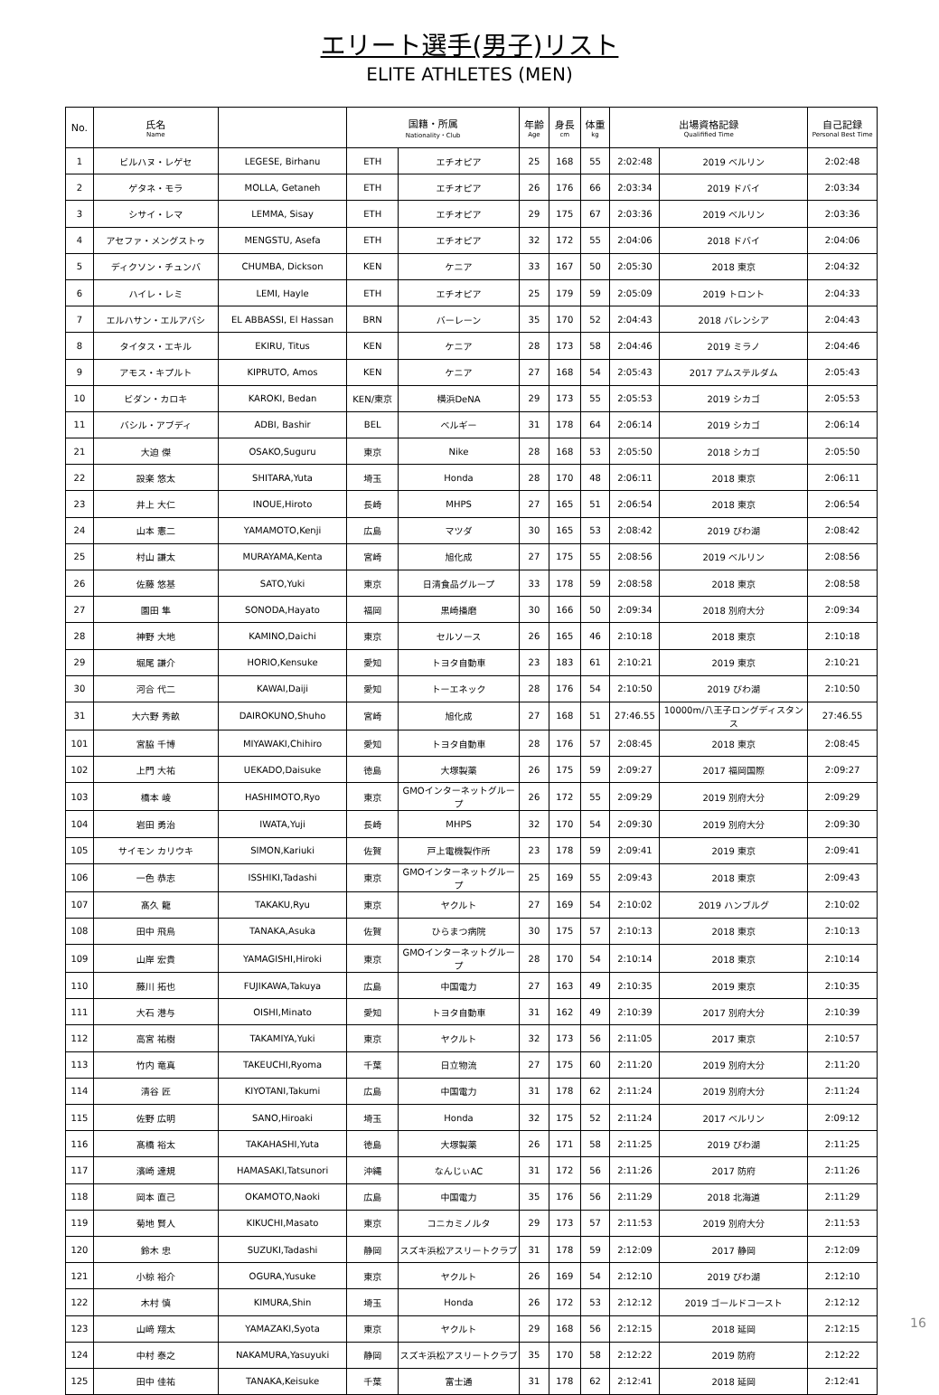エリート選手(男子)リスト
ELITE ATHLETES (MEN)
| No. | 氏名 Name | | 国籍・所属 Nationality・Club | | 年齢 Age | 身長 cm | 体重 kg | 出場資格記録 Qualifified Time | | 自己記録 Personal Best Time |
| --- | --- | --- | --- | --- | --- | --- | --- | --- | --- | --- |
| 1 | ビルハヌ・レゲセ | LEGESE, Birhanu | ETH | エチオピア | 25 | 168 | 55 | 2:02:48 | 2019 ベルリン | 2:02:48 |
| 2 | ゲタネ・モラ | MOLLA, Getaneh | ETH | エチオピア | 26 | 176 | 66 | 2:03:34 | 2019 ドバイ | 2:03:34 |
| 3 | シサイ・レマ | LEMMA, Sisay | ETH | エチオピア | 29 | 175 | 67 | 2:03:36 | 2019 ベルリン | 2:03:36 |
| 4 | アセファ・メングストゥ | MENGSTU, Asefa | ETH | エチオピア | 32 | 172 | 55 | 2:04:06 | 2018 ドバイ | 2:04:06 |
| 5 | ディクソン・チュンバ | CHUMBA, Dickson | KEN | ケニア | 33 | 167 | 50 | 2:05:30 | 2018 東京 | 2:04:32 |
| 6 | ハイレ・レミ | LEMI, Hayle | ETH | エチオピア | 25 | 179 | 59 | 2:05:09 | 2019 トロント | 2:04:33 |
| 7 | エルハサン・エルアバシ | EL ABBASSI, El Hassan | BRN | バーレーン | 35 | 170 | 52 | 2:04:43 | 2018 バレンシア | 2:04:43 |
| 8 | タイタス・エキル | EKIRU, Titus | KEN | ケニア | 28 | 173 | 58 | 2:04:46 | 2019 ミラノ | 2:04:46 |
| 9 | アモス・キプルト | KIPRUTO, Amos | KEN | ケニア | 27 | 168 | 54 | 2:05:43 | 2017 アムステルダム | 2:05:43 |
| 10 | ビダン・カロキ | KAROKI, Bedan | KEN/東京 | 横浜DeNA | 29 | 173 | 55 | 2:05:53 | 2019 シカゴ | 2:05:53 |
| 11 | バシル・アブディ | ADBI, Bashir | BEL | ベルギー | 31 | 178 | 64 | 2:06:14 | 2019 シカゴ | 2:06:14 |
| 21 | 大迫 傑 | OSAKO,Suguru | 東京 | Nike | 28 | 168 | 53 | 2:05:50 | 2018 シカゴ | 2:05:50 |
| 22 | 設楽 悠太 | SHITARA,Yuta | 埼玉 | Honda | 28 | 170 | 48 | 2:06:11 | 2018 東京 | 2:06:11 |
| 23 | 井上 大仁 | INOUE,Hiroto | 長崎 | MHPS | 27 | 165 | 51 | 2:06:54 | 2018 東京 | 2:06:54 |
| 24 | 山本 憲二 | YAMAMOTO,Kenji | 広島 | マツダ | 30 | 165 | 53 | 2:08:42 | 2019 びわ湖 | 2:08:42 |
| 25 | 村山 謙太 | MURAYAMA,Kenta | 宮崎 | 旭化成 | 27 | 175 | 55 | 2:08:56 | 2019 ベルリン | 2:08:56 |
| 26 | 佐藤 悠基 | SATO,Yuki | 東京 | 日清食品グループ | 33 | 178 | 59 | 2:08:58 | 2018 東京 | 2:08:58 |
| 27 | 園田 隼 | SONODA,Hayato | 福岡 | 黒崎播磨 | 30 | 166 | 50 | 2:09:34 | 2018 別府大分 | 2:09:34 |
| 28 | 神野 大地 | KAMINO,Daichi | 東京 | セルソース | 26 | 165 | 46 | 2:10:18 | 2018 東京 | 2:10:18 |
| 29 | 堀尾 謙介 | HORIO,Kensuke | 愛知 | トヨタ自動車 | 23 | 183 | 61 | 2:10:21 | 2019 東京 | 2:10:21 |
| 30 | 河合 代二 | KAWAI,Daiji | 愛知 | トーエネック | 28 | 176 | 54 | 2:10:50 | 2019 びわ湖 | 2:10:50 |
| 31 | 大六野 秀畝 | DAIROKUNO,Shuho | 宮崎 | 旭化成 | 27 | 168 | 51 | 27:46.55 | 10000m/八王子ロングディスタンス | 27:46.55 |
| 101 | 宮脇 千博 | MIYAWAKI,Chihiro | 愛知 | トヨタ自動車 | 28 | 176 | 57 | 2:08:45 | 2018 東京 | 2:08:45 |
| 102 | 上門 大祐 | UEKADO,Daisuke | 徳島 | 大塚製薬 | 26 | 175 | 59 | 2:09:27 | 2017 福岡国際 | 2:09:27 |
| 103 | 橋本 崚 | HASHIMOTO,Ryo | 東京 | GMOインターネットグループ | 26 | 172 | 55 | 2:09:29 | 2019 別府大分 | 2:09:29 |
| 104 | 岩田 勇治 | IWATA,Yuji | 長崎 | MHPS | 32 | 170 | 54 | 2:09:30 | 2019 別府大分 | 2:09:30 |
| 105 | サイモン カリウキ | SIMON,Kariuki | 佐賀 | 戸上電機製作所 | 23 | 178 | 59 | 2:09:41 | 2019 東京 | 2:09:41 |
| 106 | 一色 恭志 | ISSHIKI,Tadashi | 東京 | GMOインターネットグループ | 25 | 169 | 55 | 2:09:43 | 2018 東京 | 2:09:43 |
| 107 | 髙久 龍 | TAKAKU,Ryu | 東京 | ヤクルト | 27 | 169 | 54 | 2:10:02 | 2019 ハンブルグ | 2:10:02 |
| 108 | 田中 飛鳥 | TANAKA,Asuka | 佐賀 | ひらまつ病院 | 30 | 175 | 57 | 2:10:13 | 2018 東京 | 2:10:13 |
| 109 | 山岸 宏貴 | YAMAGISHI,Hiroki | 東京 | GMOインターネットグループ | 28 | 170 | 54 | 2:10:14 | 2018 東京 | 2:10:14 |
| 110 | 藤川 拓也 | FUJIKAWA,Takuya | 広島 | 中国電力 | 27 | 163 | 49 | 2:10:35 | 2019 東京 | 2:10:35 |
| 111 | 大石 港与 | OISHI,Minato | 愛知 | トヨタ自動車 | 31 | 162 | 49 | 2:10:39 | 2017 別府大分 | 2:10:39 |
| 112 | 高宮 祐樹 | TAKAMIYA,Yuki | 東京 | ヤクルト | 32 | 173 | 56 | 2:11:05 | 2017 東京 | 2:10:57 |
| 113 | 竹内 竜真 | TAKEUCHI,Ryoma | 千葉 | 日立物流 | 27 | 175 | 60 | 2:11:20 | 2019 別府大分 | 2:11:20 |
| 114 | 清谷 匠 | KIYOTANI,Takumi | 広島 | 中国電力 | 31 | 178 | 62 | 2:11:24 | 2019 別府大分 | 2:11:24 |
| 115 | 佐野 広明 | SANO,Hiroaki | 埼玉 | Honda | 32 | 175 | 52 | 2:11:24 | 2017 ベルリン | 2:09:12 |
| 116 | 髙橋 裕太 | TAKAHASHI,Yuta | 徳島 | 大塚製薬 | 26 | 171 | 58 | 2:11:25 | 2019 びわ湖 | 2:11:25 |
| 117 | 濱崎 達規 | HAMASAKI,Tatsunori | 沖縄 | なんじぃAC | 31 | 172 | 56 | 2:11:26 | 2017 防府 | 2:11:26 |
| 118 | 岡本 直己 | OKAMOTO,Naoki | 広島 | 中国電力 | 35 | 176 | 56 | 2:11:29 | 2018 北海道 | 2:11:29 |
| 119 | 菊地 賢人 | KIKUCHI,Masato | 東京 | コニカミノルタ | 29 | 173 | 57 | 2:11:53 | 2019 別府大分 | 2:11:53 |
| 120 | 鈴木 忠 | SUZUKI,Tadashi | 静岡 | スズキ浜松アスリートクラブ | 31 | 178 | 59 | 2:12:09 | 2017 静岡 | 2:12:09 |
| 121 | 小椋 裕介 | OGURA,Yusuke | 東京 | ヤクルト | 26 | 169 | 54 | 2:12:10 | 2019 びわ湖 | 2:12:10 |
| 122 | 木村 慎 | KIMURA,Shin | 埼玉 | Honda | 26 | 172 | 53 | 2:12:12 | 2019 ゴールドコースト | 2:12:12 |
| 123 | 山﨑 翔太 | YAMAZAKI,Syota | 東京 | ヤクルト | 29 | 168 | 56 | 2:12:15 | 2018 延岡 | 2:12:15 |
| 124 | 中村 泰之 | NAKAMURA,Yasuyuki | 静岡 | スズキ浜松アスリートクラブ | 35 | 170 | 58 | 2:12:22 | 2019 防府 | 2:12:22 |
| 125 | 田中 佳祐 | TANAKA,Keisuke | 千葉 | 富士通 | 31 | 178 | 62 | 2:12:41 | 2018 延岡 | 2:12:41 |
16